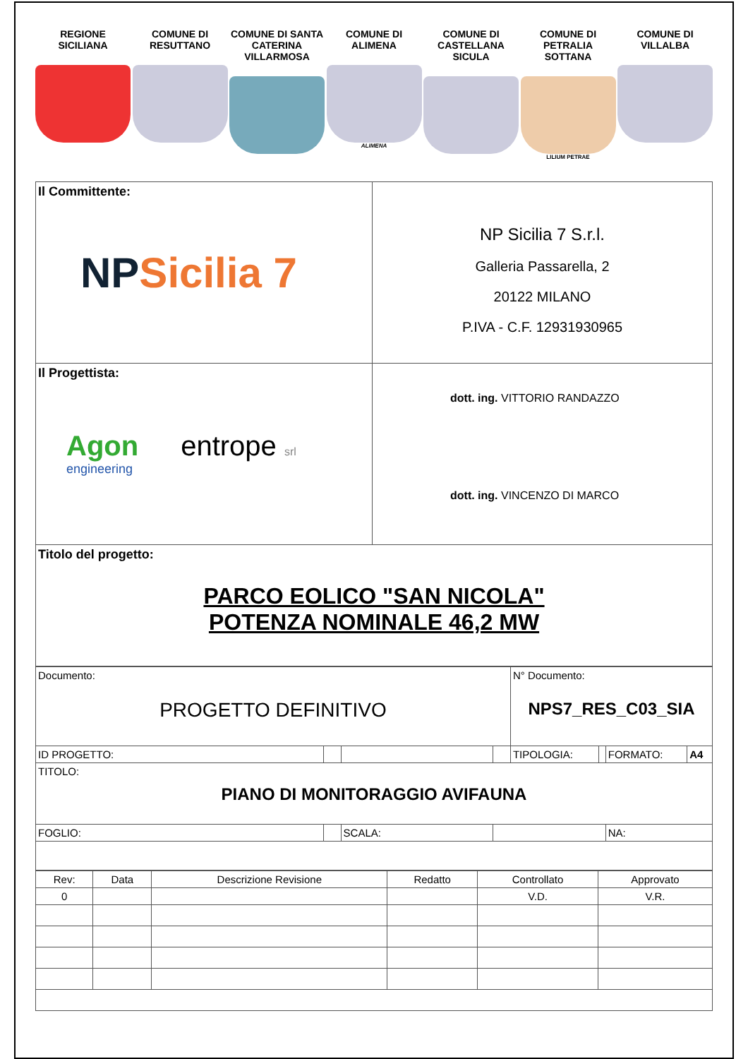REGIONE SICILIANA
COMUNE DI RESUTTANO
COMUNE DI SANTA CATERINA VILLARMOSA
COMUNE DI ALIMENA
ALIMENA
COMUNE DI CASTELLANA SICULA
COMUNE DI PETRALIA SOTTANA
LILIUM PETRAE
COMUNE DI VILLALBA
| Il Committente: NP Sicilia 7 | NP Sicilia 7 S.r.l. Galleria Passarella, 2 20122 MILANO P.IVA - C.F. 12931930965 |
| Il Progettista: Agon engineering entrope srl | dott. ing. VITTORIO RANDAZZO dott. ing. VINCENZO DI MARCO |
| Titolo del progetto: PARCO EOLICO "SAN NICOLA" POTENZA NOMINALE 46,2 MW | |
| Documento: PROGETTO DEFINITIVO | | | | N° Documento: NPS7_RES_C03_SIA | | | |
| ID PROGETTO: | | | | TIPOLOGIA: | | FORMATO: | A4 |
| TITOLO: PIANO DI MONITORAGGIO AVIFAUNA | | | | | | | |
| FOGLIO: | | SCALA: | | | | NA: | |
| Rev: | Data | Descrizione Revisione | Redatto | Controllato | Approvato |
| --- | --- | --- | --- | --- | --- |
| 0 | | | | V.D. | V.R. |